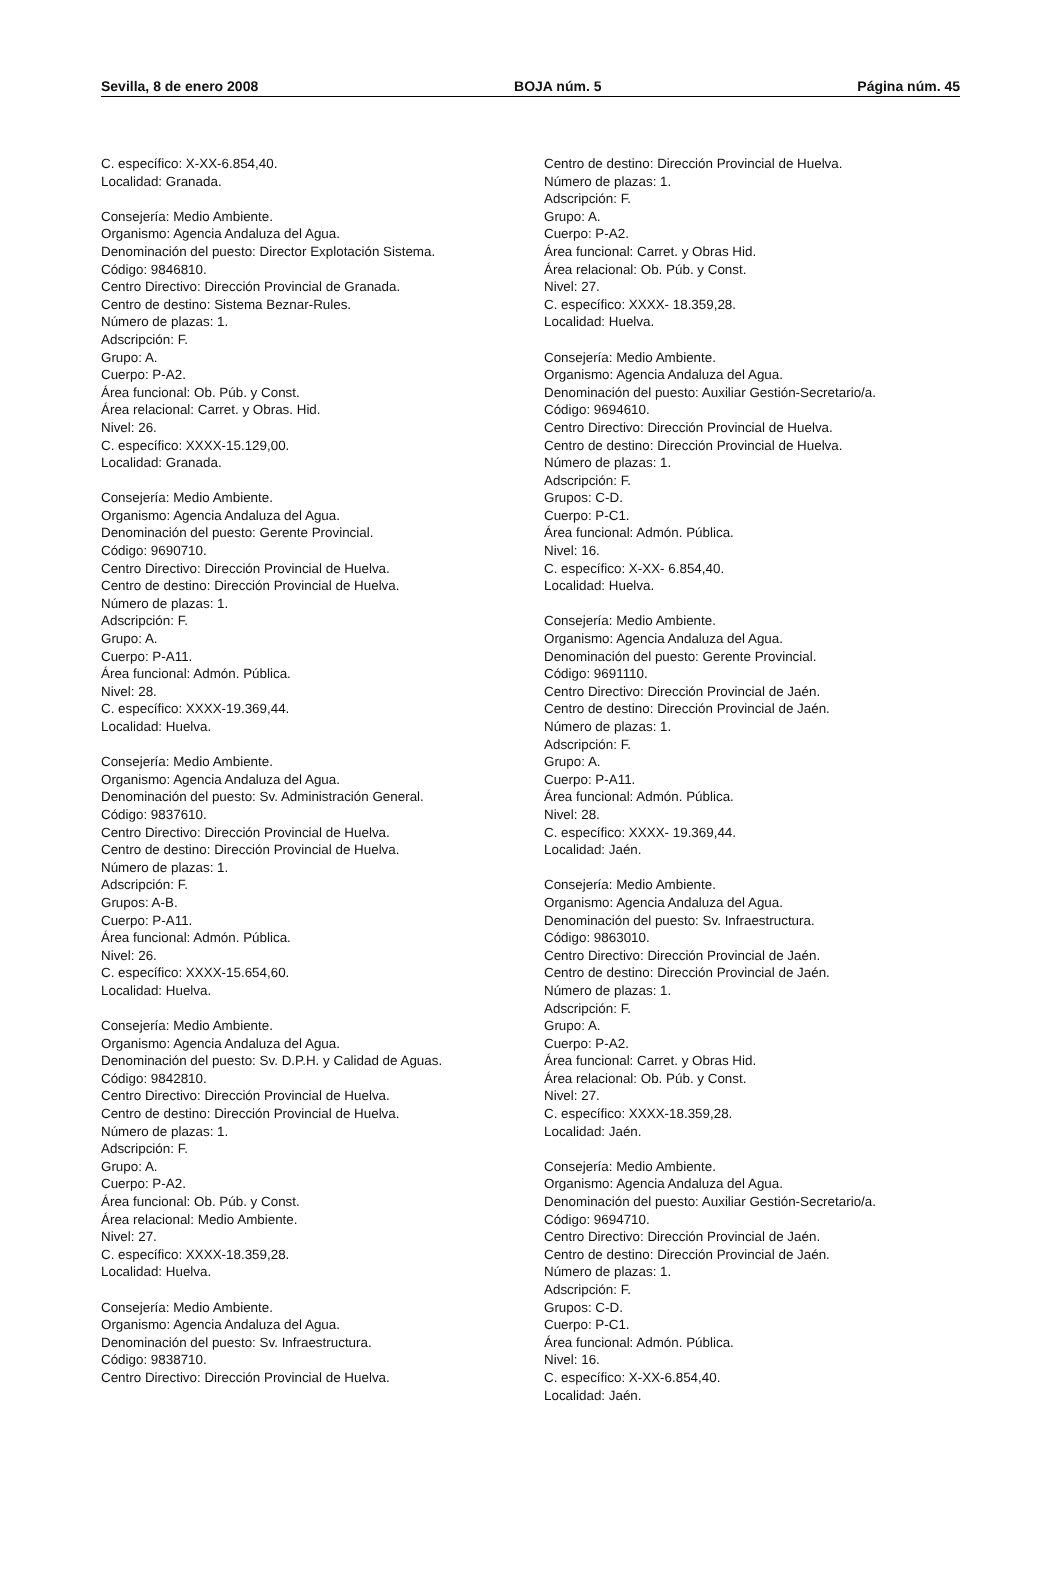Sevilla, 8 de enero 2008 BOJA núm. 5 Página núm. 45
C. específico: X-XX-6.854,40.
Localidad: Granada.
Consejería: Medio Ambiente.
Organismo: Agencia Andaluza del Agua.
Denominación del puesto: Director Explotación Sistema.
Código: 9846810.
Centro Directivo: Dirección Provincial de Granada.
Centro de destino: Sistema Beznar-Rules.
Número de plazas: 1.
Adscripción: F.
Grupo: A.
Cuerpo: P-A2.
Área funcional: Ob. Púb. y Const.
Área relacional: Carret. y Obras. Hid.
Nivel: 26.
C. específico: XXXX-15.129,00.
Localidad: Granada.
Consejería: Medio Ambiente.
Organismo: Agencia Andaluza del Agua.
Denominación del puesto: Gerente Provincial.
Código: 9690710.
Centro Directivo: Dirección Provincial de Huelva.
Centro de destino: Dirección Provincial de Huelva.
Número de plazas: 1.
Adscripción: F.
Grupo: A.
Cuerpo: P-A11.
Área funcional: Admón. Pública.
Nivel: 28.
C. específico: XXXX-19.369,44.
Localidad: Huelva.
Consejería: Medio Ambiente.
Organismo: Agencia Andaluza del Agua.
Denominación del puesto: Sv. Administración General.
Código: 9837610.
Centro Directivo: Dirección Provincial de Huelva.
Centro de destino: Dirección Provincial de Huelva.
Número de plazas: 1.
Adscripción: F.
Grupos: A-B.
Cuerpo: P-A11.
Área funcional: Admón. Pública.
Nivel: 26.
C. específico: XXXX-15.654,60.
Localidad: Huelva.
Consejería: Medio Ambiente.
Organismo: Agencia Andaluza del Agua.
Denominación del puesto: Sv. D.P.H. y Calidad de Aguas.
Código: 9842810.
Centro Directivo: Dirección Provincial de Huelva.
Centro de destino: Dirección Provincial de Huelva.
Número de plazas: 1.
Adscripción: F.
Grupo: A.
Cuerpo: P-A2.
Área funcional: Ob. Púb. y Const.
Área relacional: Medio Ambiente.
Nivel: 27.
C. específico: XXXX-18.359,28.
Localidad: Huelva.
Consejería: Medio Ambiente.
Organismo: Agencia Andaluza del Agua.
Denominación del puesto: Sv. Infraestructura.
Código: 9838710.
Centro Directivo: Dirección Provincial de Huelva.
Centro de destino: Dirección Provincial de Huelva.
Número de plazas: 1.
Adscripción: F.
Grupo: A.
Cuerpo: P-A2.
Área funcional: Carret. y Obras Hid.
Área relacional: Ob. Púb. y Const.
Nivel: 27.
C. específico: XXXX- 18.359,28.
Localidad: Huelva.
Consejería: Medio Ambiente.
Organismo: Agencia Andaluza del Agua.
Denominación del puesto: Auxiliar Gestión-Secretario/a.
Código: 9694610.
Centro Directivo: Dirección Provincial de Huelva.
Centro de destino: Dirección Provincial de Huelva.
Número de plazas: 1.
Adscripción: F.
Grupos: C-D.
Cuerpo: P-C1.
Área funcional: Admón. Pública.
Nivel: 16.
C. específico: X-XX- 6.854,40.
Localidad: Huelva.
Consejería: Medio Ambiente.
Organismo: Agencia Andaluza del Agua.
Denominación del puesto: Gerente Provincial.
Código: 9691110.
Centro Directivo: Dirección Provincial de Jaén.
Centro de destino: Dirección Provincial de Jaén.
Número de plazas: 1.
Adscripción: F.
Grupo: A.
Cuerpo: P-A11.
Área funcional: Admón. Pública.
Nivel: 28.
C. específico: XXXX- 19.369,44.
Localidad: Jaén.
Consejería: Medio Ambiente.
Organismo: Agencia Andaluza del Agua.
Denominación del puesto: Sv. Infraestructura.
Código: 9863010.
Centro Directivo: Dirección Provincial de Jaén.
Centro de destino: Dirección Provincial de Jaén.
Número de plazas: 1.
Adscripción: F.
Grupo: A.
Cuerpo: P-A2.
Área funcional: Carret. y Obras Hid.
Área relacional: Ob. Púb. y Const.
Nivel: 27.
C. específico: XXXX-18.359,28.
Localidad: Jaén.
Consejería: Medio Ambiente.
Organismo: Agencia Andaluza del Agua.
Denominación del puesto: Auxiliar Gestión-Secretario/a.
Código: 9694710.
Centro Directivo: Dirección Provincial de Jaén.
Centro de destino: Dirección Provincial de Jaén.
Número de plazas: 1.
Adscripción: F.
Grupos: C-D.
Cuerpo: P-C1.
Área funcional: Admón. Pública.
Nivel: 16.
C. específico: X-XX-6.854,40.
Localidad: Jaén.